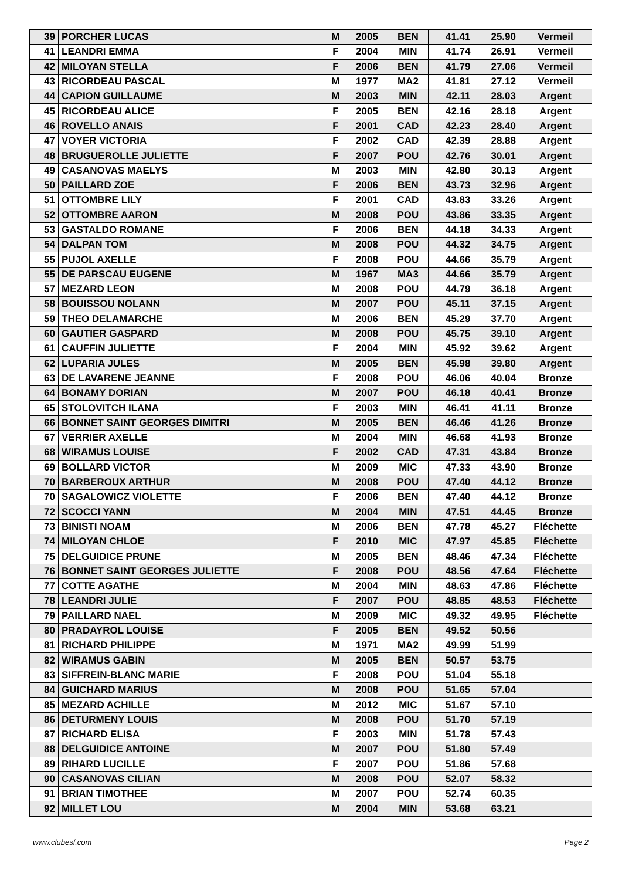| 39 | PORCHER LUCAS | M | 2005 | BEN | 41.41 | 25.90 | Vermeil |
| 41 | LEANDRI EMMA | F | 2004 | MIN | 41.74 | 26.91 | Vermeil |
| 42 | MILOYAN STELLA | F | 2006 | BEN | 41.79 | 27.06 | Vermeil |
| 43 | RICORDEAU PASCAL | M | 1977 | MA2 | 41.81 | 27.12 | Vermeil |
| 44 | CAPION GUILLAUME | M | 2003 | MIN | 42.11 | 28.03 | Argent |
| 45 | RICORDEAU ALICE | F | 2005 | BEN | 42.16 | 28.18 | Argent |
| 46 | ROVELLO ANAIS | F | 2001 | CAD | 42.23 | 28.40 | Argent |
| 47 | VOYER VICTORIA | F | 2002 | CAD | 42.39 | 28.88 | Argent |
| 48 | BRUGUEROLLE JULIETTE | F | 2007 | POU | 42.76 | 30.01 | Argent |
| 49 | CASANOVAS MAELYS | M | 2003 | MIN | 42.80 | 30.13 | Argent |
| 50 | PAILLARD ZOE | F | 2006 | BEN | 43.73 | 32.96 | Argent |
| 51 | OTTOMBRE LILY | F | 2001 | CAD | 43.83 | 33.26 | Argent |
| 52 | OTTOMBRE AARON | M | 2008 | POU | 43.86 | 33.35 | Argent |
| 53 | GASTALDO ROMANE | F | 2006 | BEN | 44.18 | 34.33 | Argent |
| 54 | DALPAN TOM | M | 2008 | POU | 44.32 | 34.75 | Argent |
| 55 | PUJOL AXELLE | F | 2008 | POU | 44.66 | 35.79 | Argent |
| 55 | DE PARSCAU EUGENE | M | 1967 | MA3 | 44.66 | 35.79 | Argent |
| 57 | MEZARD LEON | M | 2008 | POU | 44.79 | 36.18 | Argent |
| 58 | BOUISSOU NOLANN | M | 2007 | POU | 45.11 | 37.15 | Argent |
| 59 | THEO DELAMARCHE | M | 2006 | BEN | 45.29 | 37.70 | Argent |
| 60 | GAUTIER GASPARD | M | 2008 | POU | 45.75 | 39.10 | Argent |
| 61 | CAUFFIN JULIETTE | F | 2004 | MIN | 45.92 | 39.62 | Argent |
| 62 | LUPARIA JULES | M | 2005 | BEN | 45.98 | 39.80 | Argent |
| 63 | DE LAVARENE JEANNE | F | 2008 | POU | 46.06 | 40.04 | Bronze |
| 64 | BONAMY DORIAN | M | 2007 | POU | 46.18 | 40.41 | Bronze |
| 65 | STOLOVITCH ILANA | F | 2003 | MIN | 46.41 | 41.11 | Bronze |
| 66 | BONNET SAINT GEORGES DIMITRI | M | 2005 | BEN | 46.46 | 41.26 | Bronze |
| 67 | VERRIER AXELLE | M | 2004 | MIN | 46.68 | 41.93 | Bronze |
| 68 | WIRAMUS LOUISE | F | 2002 | CAD | 47.31 | 43.84 | Bronze |
| 69 | BOLLARD VICTOR | M | 2009 | MIC | 47.33 | 43.90 | Bronze |
| 70 | BARBEROUX ARTHUR | M | 2008 | POU | 47.40 | 44.12 | Bronze |
| 70 | SAGALOWICZ VIOLETTE | F | 2006 | BEN | 47.40 | 44.12 | Bronze |
| 72 | SCOCCI YANN | M | 2004 | MIN | 47.51 | 44.45 | Bronze |
| 73 | BINISTI NOAM | M | 2006 | BEN | 47.78 | 45.27 | Fléchette |
| 74 | MILOYAN CHLOE | F | 2010 | MIC | 47.97 | 45.85 | Fléchette |
| 75 | DELGUIDICE PRUNE | M | 2005 | BEN | 48.46 | 47.34 | Fléchette |
| 76 | BONNET SAINT GEORGES JULIETTE | F | 2008 | POU | 48.56 | 47.64 | Fléchette |
| 77 | COTTE AGATHE | M | 2004 | MIN | 48.63 | 47.86 | Fléchette |
| 78 | LEANDRI JULIE | F | 2007 | POU | 48.85 | 48.53 | Fléchette |
| 79 | PAILLARD NAEL | M | 2009 | MIC | 49.32 | 49.95 | Fléchette |
| 80 | PRADAYROL LOUISE | F | 2005 | BEN | 49.52 | 50.56 | |
| 81 | RICHARD PHILIPPE | M | 1971 | MA2 | 49.99 | 51.99 | |
| 82 | WIRAMUS GABIN | M | 2005 | BEN | 50.57 | 53.75 | |
| 83 | SIFFREIN-BLANC MARIE | F | 2008 | POU | 51.04 | 55.18 | |
| 84 | GUICHARD MARIUS | M | 2008 | POU | 51.65 | 57.04 | |
| 85 | MEZARD ACHILLE | M | 2012 | MIC | 51.67 | 57.10 | |
| 86 | DETURMENY LOUIS | M | 2008 | POU | 51.70 | 57.19 | |
| 87 | RICHARD ELISA | F | 2003 | MIN | 51.78 | 57.43 | |
| 88 | DELGUIDICE ANTOINE | M | 2007 | POU | 51.80 | 57.49 | |
| 89 | RIHARD LUCILLE | F | 2007 | POU | 51.86 | 57.68 | |
| 90 | CASANOVAS CILIAN | M | 2008 | POU | 52.07 | 58.32 | |
| 91 | BRIAN TIMOTHEE | M | 2007 | POU | 52.74 | 60.35 | |
| 92 | MILLET LOU | M | 2004 | MIN | 53.68 | 63.21 | |
www.clubesf.com Page 2